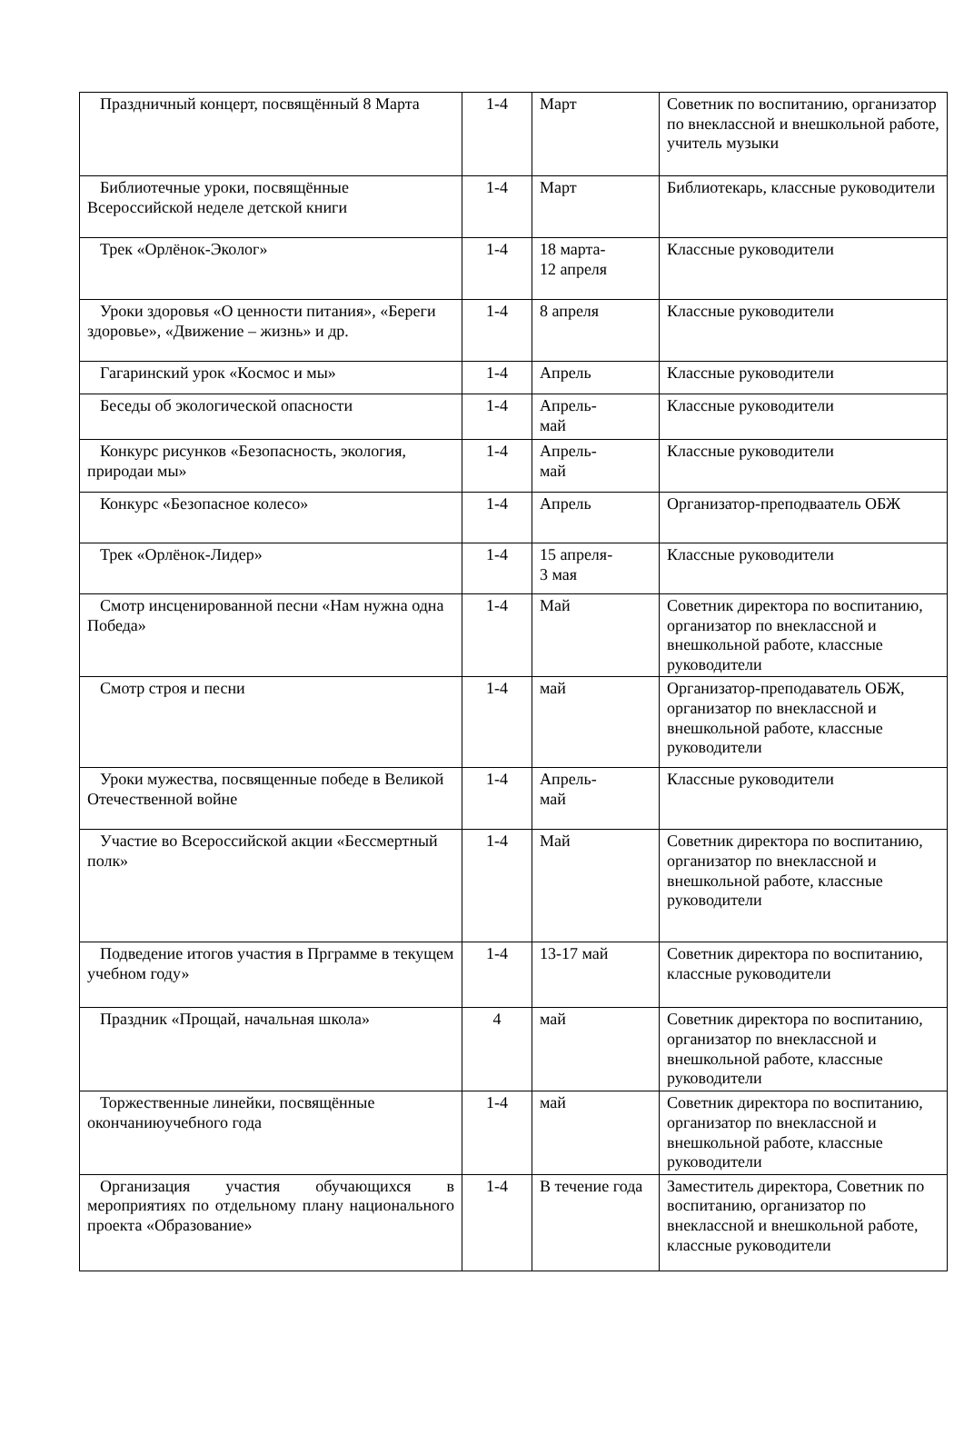| Праздничный концерт, посвящённый 8 Марта | 1-4 | Март | Советник по воспитанию, организатор по внеклассной и внешкольной работе, учитель музыки |
| Библиотечные уроки, посвящённые Всероссийской неделе детской книги | 1-4 | Март | Библиотекарь, классные руководители |
| Трек «Орлёнок-Эколог» | 1-4 | 18 марта- 12 апреля | Классные руководители |
| Уроки здоровья «О ценности питания», «Береги здоровье», «Движение – жизнь» и др. | 1-4 | 8 апреля | Классные руководители |
| Гагаринский урок «Космос и мы» | 1-4 | Апрель | Классные руководители |
| Беседы об экологической опасности | 1-4 | Апрель- май | Классные руководители |
| Конкурс рисунков «Безопасность, экология, природаи мы» | 1-4 | Апрель- май | Классные руководители |
| Конкурс «Безопасное колесо» | 1-4 | Апрель | Организатор-преподваатель ОБЖ |
| Трек «Орлёнок-Лидер» | 1-4 | 15 апреля- 3 мая | Классные руководители |
| Смотр инсценированной песни «Нам нужна одна Победа» | 1-4 | Май | Советник директора по воспитанию, организатор по внеклассной и внешкольной работе, классные руководители |
| Смотр строя и песни | 1-4 | май | Организатор-преподаватель ОБЖ, организатор по внеклассной и внешкольной работе, классные руководители |
| Уроки мужества, посвященные победе в Великой Отечественной войне | 1-4 | Апрель- май | Классные руководители |
| Участие во Всероссийской акции «Бессмертный полк» | 1-4 | Май | Советник директора по воспитанию, организатор по внеклассной и внешкольной работе, классные руководители |
| Подведение итогов участия в Прграмме в текущем учебном году» | 1-4 | 13-17 май | Советник директора по воспитанию, классные руководители |
| Праздник «Прощай, начальная школа» | 4 | май | Советник директора по воспитанию, организатор по внеклассной и внешкольной работе, классные руководители |
| Торжественные линейки, посвящённые окончаниюучебного года | 1-4 | май | Советник директора по воспитанию, организатор по внеклассной и внешкольной работе, классные руководители |
| Организация участия обучающихся в мероприятиях по отдельному плану национального проекта «Образование» | 1-4 | В течение года | Заместитель директора, Советник по воспитанию, организатор по внеклассной и внешкольной работе, классные руководители |